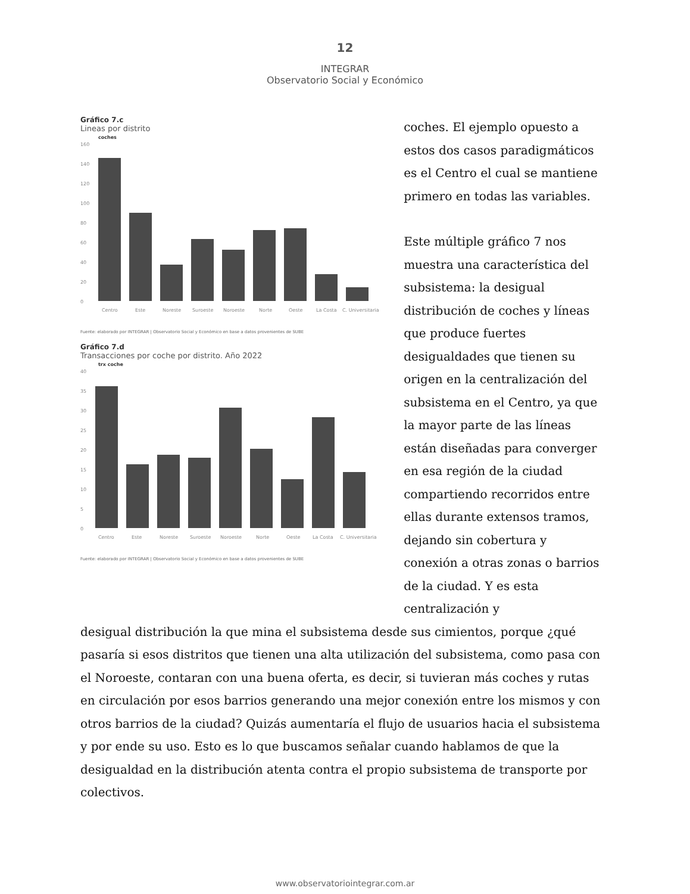12
INTEGRAR
Observatorio Social y Económico
Gráfico 7.c
Lineas por distrito
coches
160
140
120
100
80
60
40
20
0
Centro
Este
Noreste
Suroeste
Noroeste
Norte
Oeste
La Costa
C. Universitaria
Fuente: elaborado por INTEGRAR | Observatorio Social y Económico en base a datos provenientes de SUBE
Gráfico 7.d
Transacciones por coche por distrito. Año 2022
trx coche
40
35
30
25
20
15
10
5
0
Centro
Este
Noreste
Suroeste
Noroeste
Norte
Oeste
La Costa
C. Universitaria
Fuente: elaborado por INTEGRAR | Observatorio Social y Económico en base a datos provenientes de SUBE
coches. El ejemplo opuesto a estos dos casos paradigmáticos es el Centro el cual se mantiene primero en todas las variables.
Este múltiple gráfico 7 nos muestra una característica del subsistema: la desigual distribución de coches y líneas que produce fuertes desigualdades que tienen su origen en la centralización del subsistema en el Centro, ya que la mayor parte de las líneas están diseñadas para converger en esa región de la ciudad compartiendo recorridos entre ellas durante extensos tramos, dejando sin cobertura y conexión a otras zonas o barrios de la ciudad. Y es esta centralización y
desigual distribución la que mina el subsistema desde sus cimientos, porque ¿qué pasaría si esos distritos que tienen una alta utilización del subsistema, como pasa con el Noroeste, contaran con una buena oferta, es decir, si tuvieran más coches y rutas en circulación por esos barrios generando una mejor conexión entre los mismos y con otros barrios de la ciudad? Quizás aumentaría el flujo de usuarios hacia el subsistema y por ende su uso. Esto es lo que buscamos señalar cuando hablamos de que la desigualdad en la distribución atenta contra el propio subsistema de transporte por colectivos.
www.observatoriointegrar.com.ar